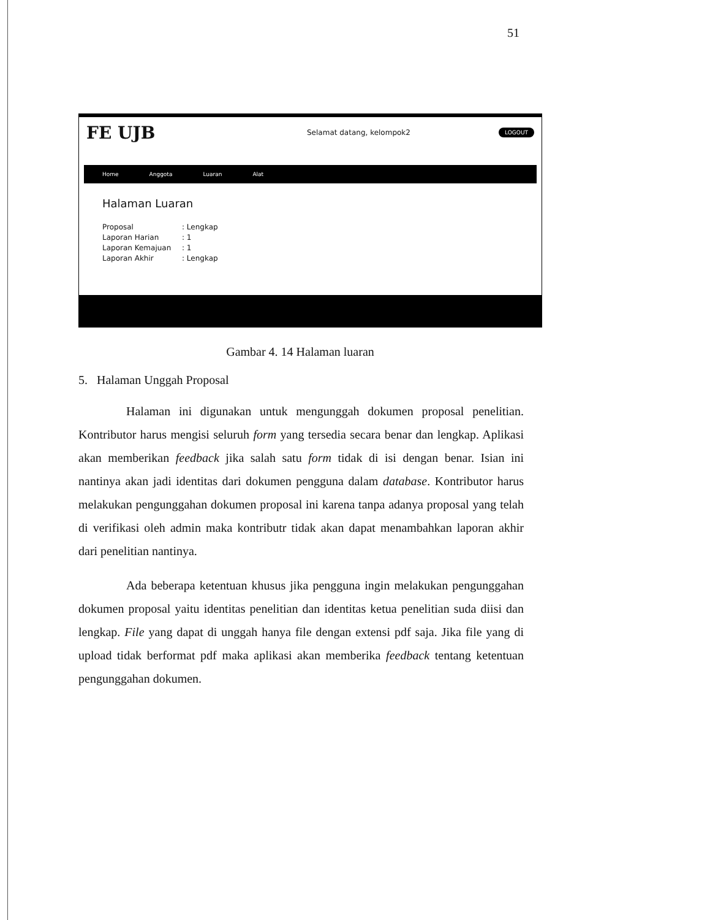51
FE UJB
Selamat datang, kelompok2
LOGOUT
Home Anggota Luaran Alat
Halaman Luaran
Proposal: Lengkap
Laporan Harian: 1
Laporan Kemajuan: 1
Laporan Akhir: Lengkap
Gambar 4. 14 Halaman luaran
5. Halaman Unggah Proposal
Halaman ini digunakan untuk mengunggah dokumen proposal penelitian. Kontributor harus mengisi seluruh form yang tersedia secara benar dan lengkap. Aplikasi akan memberikan feedback jika salah satu form tidak di isi dengan benar. Isian ini nantinya akan jadi identitas dari dokumen pengguna dalam database. Kontributor harus melakukan pengunggahan dokumen proposal ini karena tanpa adanya proposal yang telah di verifikasi oleh admin maka kontributr tidak akan dapat menambahkan laporan akhir dari penelitian nantinya.
Ada beberapa ketentuan khusus jika pengguna ingin melakukan pengunggahan dokumen proposal yaitu identitas penelitian dan identitas ketua penelitian suda diisi dan lengkap. File yang dapat di unggah hanya file dengan extensi pdf saja. Jika file yang di upload tidak berformat pdf maka aplikasi akan memberika feedback tentang ketentuan pengunggahan dokumen.